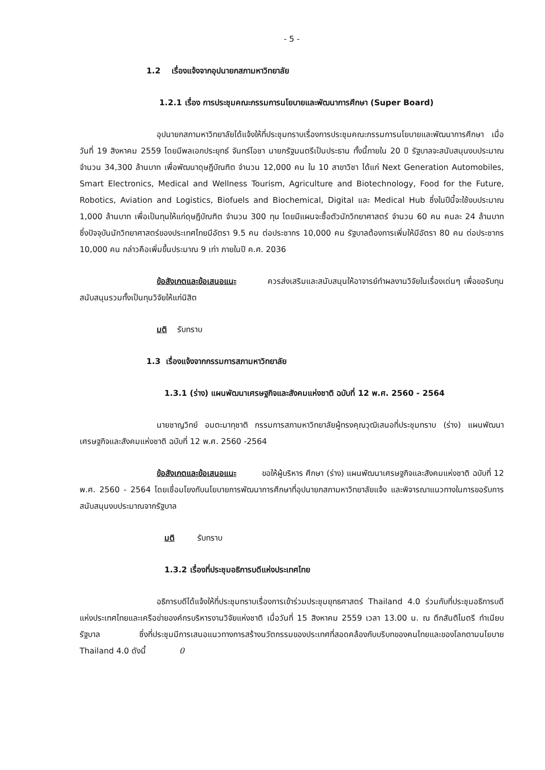- 5 -
1.2 เรื่องแจ้งจากอุปนายกสภามหาวิทยาลัย
1.2.1 เรื่อง การประชุมคณะกรรมการนโยบายและพัฒนาการศึกษา (Super Board)
อุปนายกสภามหาวิทยาลัยได้แจ้งให้ที่ประชุมทราบเรื่องการประชุมคณะกรรมการนโยบายและพัฒนาการศึกษา เมื่อวันที่ 19 สิงหาคม 2559 โดยมีพลเอกประยุทธ์ จันทร์โอชา นายกรัฐมนตรีเป็นประธาน ทั้งนี้ภายใน 20 ปี รัฐบาลจะสนับสนุนงบประมาณจำนวน 34,300 ล้านบาท เพื่อพัฒนาดุษฎีบัณฑิต จำนวน 12,000 คน ใน 10 สาขาวิชา ได้แก่ Next Generation Automobiles, Smart Electronics, Medical and Wellness Tourism, Agriculture and Biotechnology, Food for the Future, Robotics, Aviation and Logistics, Biofuels and Biochemical, Digital และ Medical Hub ซึ่งในปีนี้จะใช้งบประมาณ 1,000 ล้านบาท เพื่อเป็นทุนให้แก่ดุษฎีบัณฑิต จำนวน 300 ทุน โดยมีแผนจะซื้อตัวนักวิทยาศาสตร์ จำนวน 60 คน คนละ 24 ล้านบาท ซึ่งปัจจุบันนักวิทยาศาสตร์ของประเทศไทยมีอัตรา 9.5 คน ต่อประชากร 10,000 คน รัฐบาลต้องการเพิ่มให้มีอัตรา 80 คน ต่อประชากร 10,000 คน กล่าวคือเพิ่มขึ้นประมาณ 9 เท่า ภายในปี ค.ศ. 2036
ข้อสังเกตและข้อเสนอแนะ ควรส่งเสริมและสนับสนุนให้อาจารย์ทำผลงานวิจัยในเรื่องเด่นๆ เพื่อขอรับทุนสนับสนุนรวมทั้งเป็นทุนวิจัยให้แก่นิสิต
มติ รับทราบ
1.3 เรื่องแจ้งจากกรรมการสภามหาวิทยาลัย
1.3.1 (ร่าง) แผนพัฒนาเศรษฐกิจและสังคมแห่งชาติ ฉบับที่ 12 พ.ศ. 2560 - 2564
นายชาญวิทย์ อมตะมาทุชาติ กรรมการสภามหาวิทยาลัยผู้ทรงคุณวุฒิเสนอที่ประชุมทราบ (ร่าง) แผนพัฒนาเศรษฐกิจและสังคมแห่งชาติ ฉบับที่ 12 พ.ศ. 2560 -2564
ข้อสังเกตและข้อเสนอแนะ ขอให้ผู้บริหาร ศึกษา (ร่าง) แผนพัฒนาเศรษฐกิจและสังคมแห่งชาติ ฉบับที่ 12 พ.ศ. 2560 - 2564 โดยเชื่อมโยงกับนโยบายการพัฒนาการศึกษาที่อุปนายกสภามหาวิทยาลัยแจ้ง และพิจารณาแนวทางในการขอรับการสนับสนุนงบประมาณจากรัฐบาล
มติ รับทราบ
1.3.2 เรื่องที่ประชุมอธิการบดีแห่งประเทศไทย
อธิการบดีได้แจ้งให้ที่ประชุมทราบเรื่องการเข้าร่วมประชุมยุทธศาสตร์ Thailand 4.0 ร่วมกับที่ประชุมอธิการบดีแห่งประเทศไทยและเครือข่ายองค์กรบริหารงานวิจัยแห่งชาติ เมื่อวันที่ 15 สิงหาคม 2559 เวลา 13.00 น. ณ ตึกสันติไมตรี ทำเนียบรัฐบาล ซึ่งที่ประชุมมีการเสนอแนวทางการสร้างนวัตกรรมของประเทศที่สอดคล้องกับบริบทของคนไทยและของโลกตามนโยบาย Thailand 4.0 ดังนี้ 0